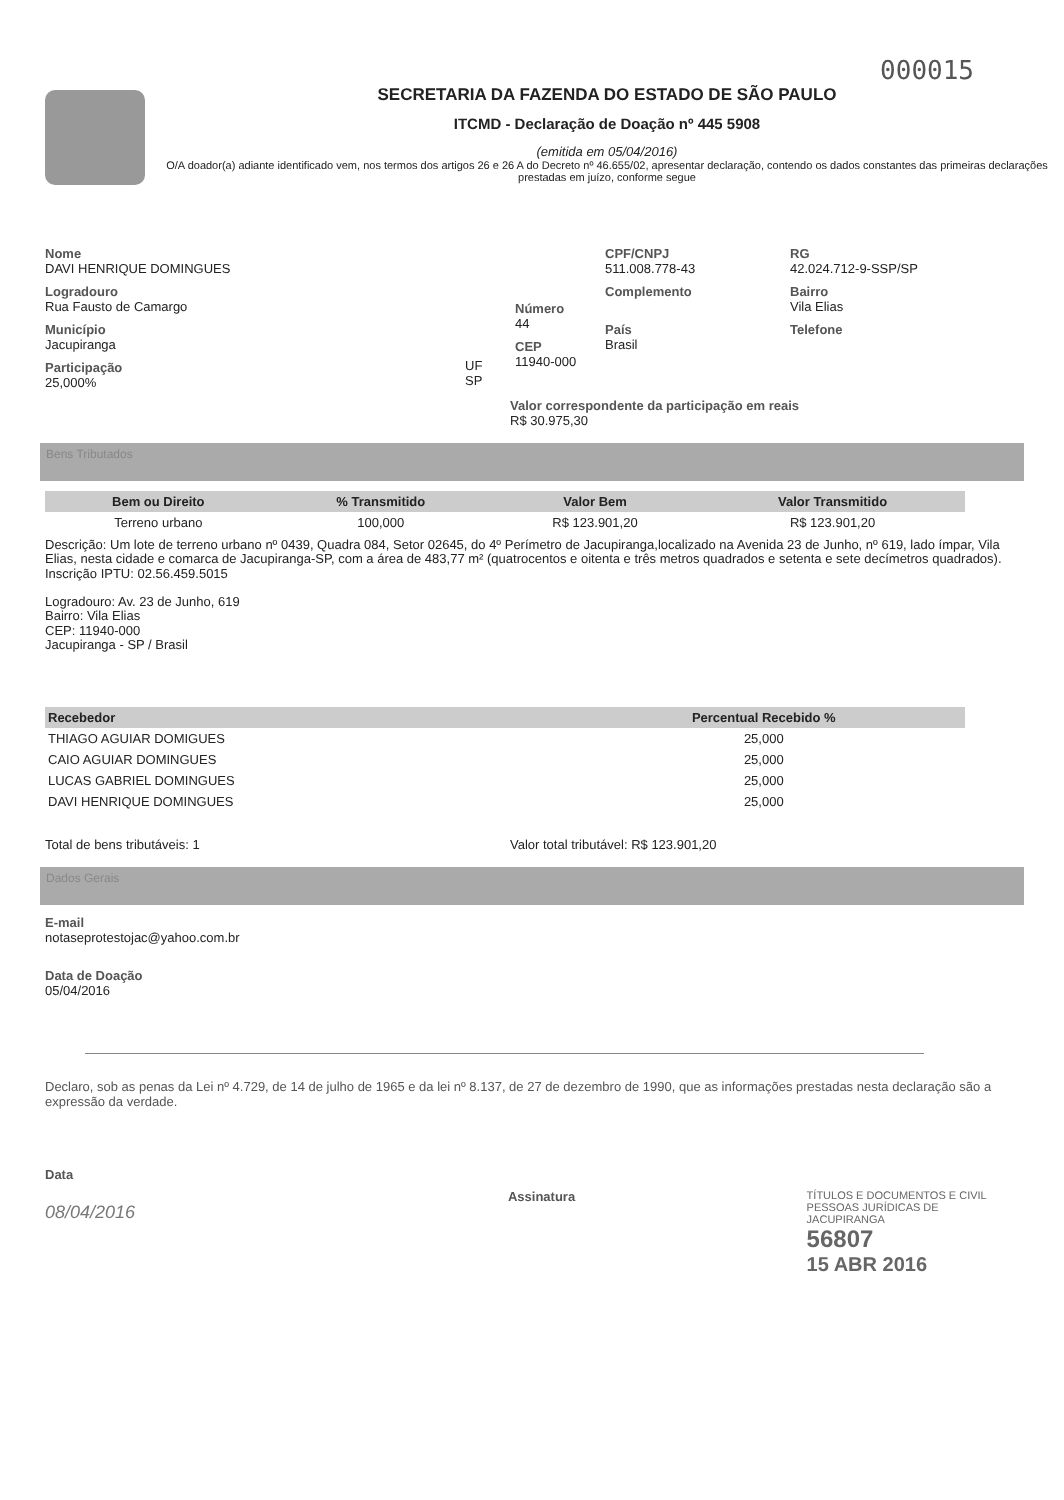000015
SECRETARIA DA FAZENDA DO ESTADO DE SÃO PAULO
ITCMD - Declaração de Doação nº 445 5908
(emitida em 05/04/2016)
O/A doador(a) adiante identificado vem, nos termos dos artigos 26 e 26 A do Decreto nº 46.655/02, apresentar declaração, contendo os dados constantes das primeiras declarações prestadas em juízo, conforme segue
Nome
DAVI HENRIQUE DOMINGUES
Logradouro
Rua Fausto de Camargo
Município
Jacupiranga
Participação
25,000%
UF
SP
Número
44
CEP
11940-000
CPF/CNPJ
511.008.778-43
Complemento
País
Brasil
RG
42.024.712-9-SSP/SP
Bairro
Vila Elias
Telefone
Valor correspondente da participação em reais
R$ 30.975,30
Bens Tributados
| Bem ou Direito | % Transmitido | Valor Bem | Valor Transmitido |
| --- | --- | --- | --- |
| Terreno urbano | 100,000 | R$ 123.901,20 | R$ 123.901,20 |
Descrição: Um lote de terreno urbano nº 0439, Quadra 084, Setor 02645, do 4º Perímetro de Jacupiranga,localizado na Avenida 23 de Junho, nº 619, lado ímpar, Vila Elias, nesta cidade e comarca de Jacupiranga-SP, com a área de 483,77 m² (quatrocentos e oitenta e três metros quadrados e setenta e sete decímetros quadrados).
Inscrição IPTU: 02.56.459.5015
Logradouro: Av. 23 de Junho, 619
Bairro: Vila Elias
CEP: 11940-000
Jacupiranga - SP / Brasil
| Recebedor | Percentual Recebido % |
| --- | --- |
| THIAGO AGUIAR DOMIGUES | 25,000 |
| CAIO AGUIAR DOMINGUES | 25,000 |
| LUCAS GABRIEL DOMINGUES | 25,000 |
| DAVI HENRIQUE DOMINGUES | 25,000 |
Total de bens tributáveis: 1 Valor total tributável: R$ 123.901,20
Dados Gerais
E-mail
notaseprotestojac@yahoo.com.br
Data de Doação
05/04/2016
Declaro, sob as penas da Lei nº 4.729, de 14 de julho de 1965 e da lei nº 8.137, de 27 de dezembro de 1990, que as informações prestadas nesta declaração são a expressão da verdade.
Data
08/04/2016
Assinatura
TÍTULOS E DOCUMENTOS E CIVIL
PESSOAS JURÍDICAS DE JACUPIRANGA
56807
15 ABR 2016